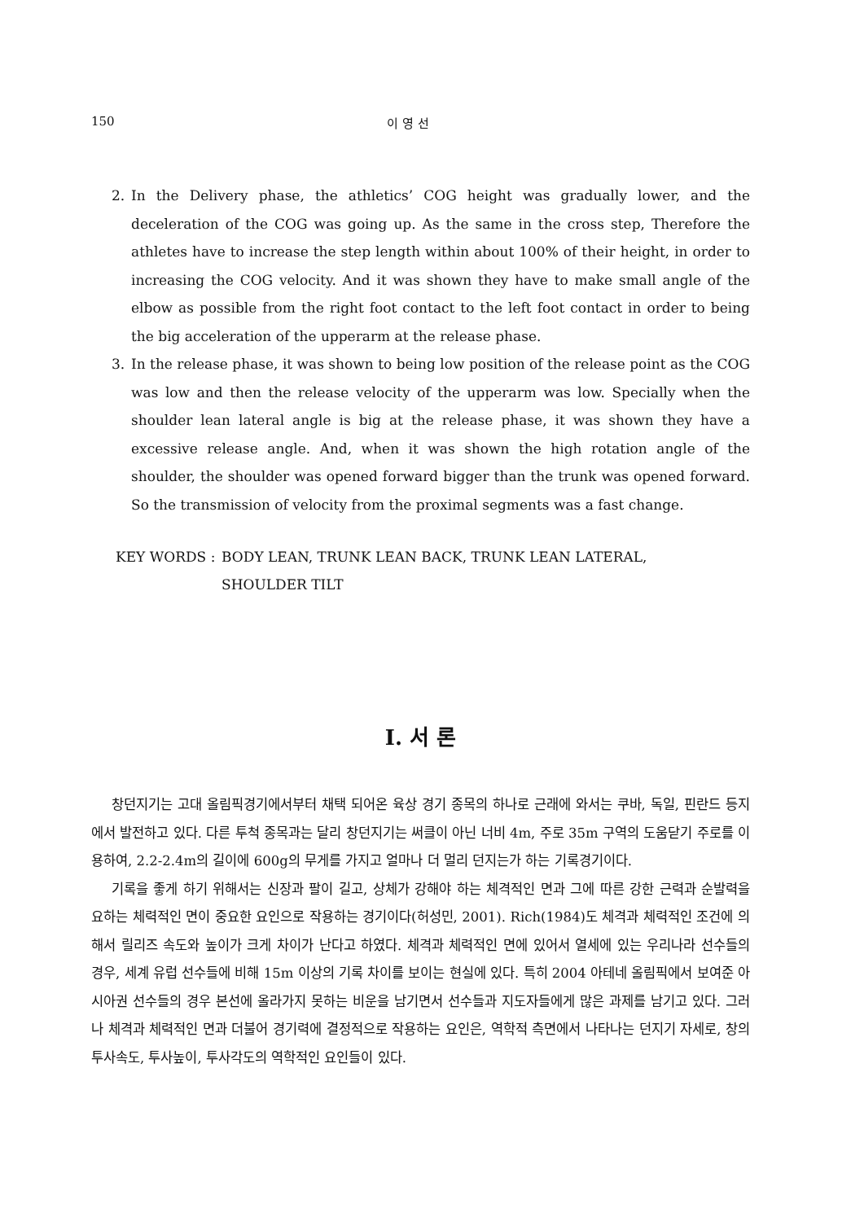150 이 영 선
2. In the Delivery phase, the athletics’ COG height was gradually lower, and the deceleration of the COG was going up. As the same in the cross step, Therefore the athletes have to increase the step length within about 100% of their height, in order to increasing the COG velocity. And it was shown they have to make small angle of the elbow as possible from the right foot contact to the left foot contact in order to being the big acceleration of the upperarm at the release phase.
3. In the release phase, it was shown to being low position of the release point as the COG was low and then the release velocity of the upperarm was low. Specially when the shoulder lean lateral angle is big at the release phase, it was shown they have a excessive release angle. And, when it was shown the high rotation angle of the shoulder, the shoulder was opened forward bigger than the trunk was opened forward. So the transmission of velocity from the proximal segments was a fast change.
KEY WORDS : BODY LEAN, TRUNK LEAN BACK, TRUNK LEAN LATERAL,
SHOULDER TILT
Ⅰ. 서 론
창던지기는 고대 올림픽경기에서부터 채택 되어온 육상 경기 종목의 하나로 근래에 와서는 쿠바, 독일, 핀란드 등지에서 발전하고 있다. 다른 투척 종목과는 달리 창던지기는 써클이 아닌 너비 4m, 주로 35m 구역의 도움닫기 주로를 이용하여, 2.2-2.4m의 길이에 600g의 무게를 가지고 얼마나 더 멀리 던지는가 하는 기록경기이다.
기록을 좋게 하기 위해서는 신장과 팔이 길고, 상체가 강해야 하는 체격적인 면과 그에 따른 강한 근력과 순발력을 요하는 체력적인 면이 중요한 요인으로 작용하는 경기이다(허성민, 2001). Rich(1984)도 체격과 체력적인 조건에 의해서 릴리즈 속도와 높이가 크게 차이가 난다고 하였다. 체격과 체력적인 면에 있어서 열세에 있는 우리나라 선수들의 경우, 세계 유럽 선수들에 비해 15m 이상의 기록 차이를 보이는 현실에 있다. 특히 2004 아테네 올림픽에서 보여준 아시아권 선수들의 경우 본선에 올라가지 못하는 비운을 남기면서 선수들과 지도자들에게 많은 과제를 남기고 있다. 그러나 체격과 체력적인 면과 더불어 경기력에 결정적으로 작용하는 요인은, 역학적 측면에서 나타나는 던지기 자세로, 창의 투사속도, 투사높이, 투사각도의 역학적인 요인들이 있다.